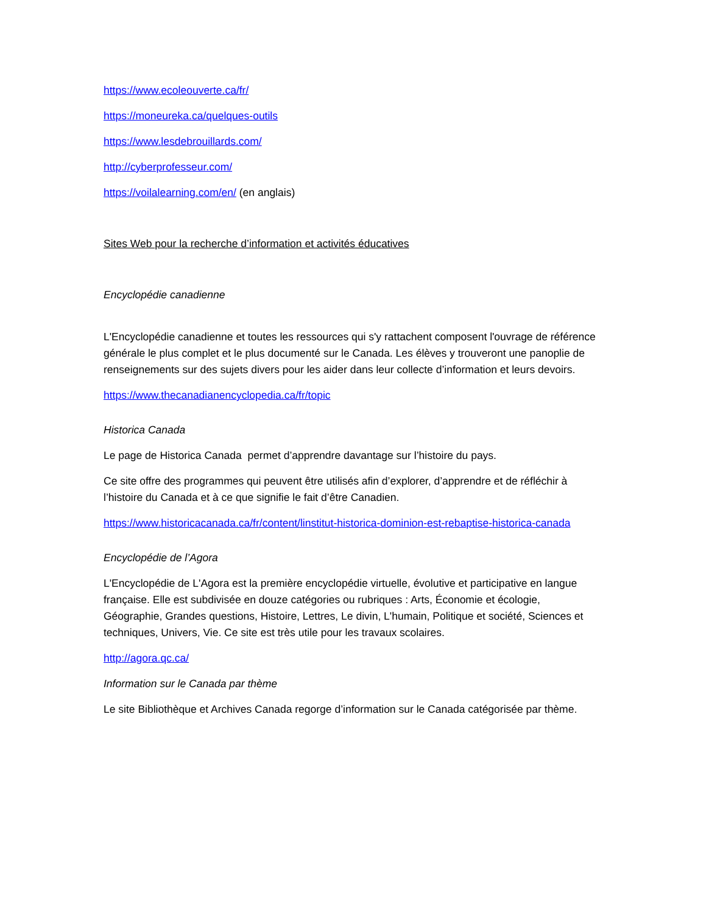https://www.ecoleouverte.ca/fr/
https://moneureka.ca/quelques-outils
https://www.lesdebrouillards.com/
http://cyberprofesseur.com/
https://voilalearning.com/en/ (en anglais)
Sites Web pour la recherche d’information et activités éducatives
Encyclopédie canadienne
L'Encyclopédie canadienne et toutes les ressources qui s'y rattachent composent l'ouvrage de référence générale le plus complet et le plus documenté sur le Canada. Les élèves y trouveront une panoplie de renseignements sur des sujets divers pour les aider dans leur collecte d’information et leurs devoirs.
https://www.thecanadianencyclopedia.ca/fr/topic
Historica Canada
Le page de Historica Canada permet d’apprendre davantage sur l’histoire du pays.
Ce site offre des programmes qui peuvent être utilisés afin d’explorer, d’apprendre et de réfléchir à l’histoire du Canada et à ce que signifie le fait d’être Canadien.
https://www.historicacanada.ca/fr/content/linstitut-historica-dominion-est-rebaptise-historica-canada
Encyclopédie de l’Agora
L'Encyclopédie de L'Agora est la première encyclopédie virtuelle, évolutive et participative en langue française. Elle est subdivisée en douze catégories ou rubriques : Arts, Économie et écologie, Géographie, Grandes questions, Histoire, Lettres, Le divin, L'humain, Politique et société, Sciences et techniques, Univers, Vie. Ce site est très utile pour les travaux scolaires.
http://agora.qc.ca/
Information sur le Canada par thème
Le site Bibliothèque et Archives Canada regorge d’information sur le Canada catégorisée par thème.